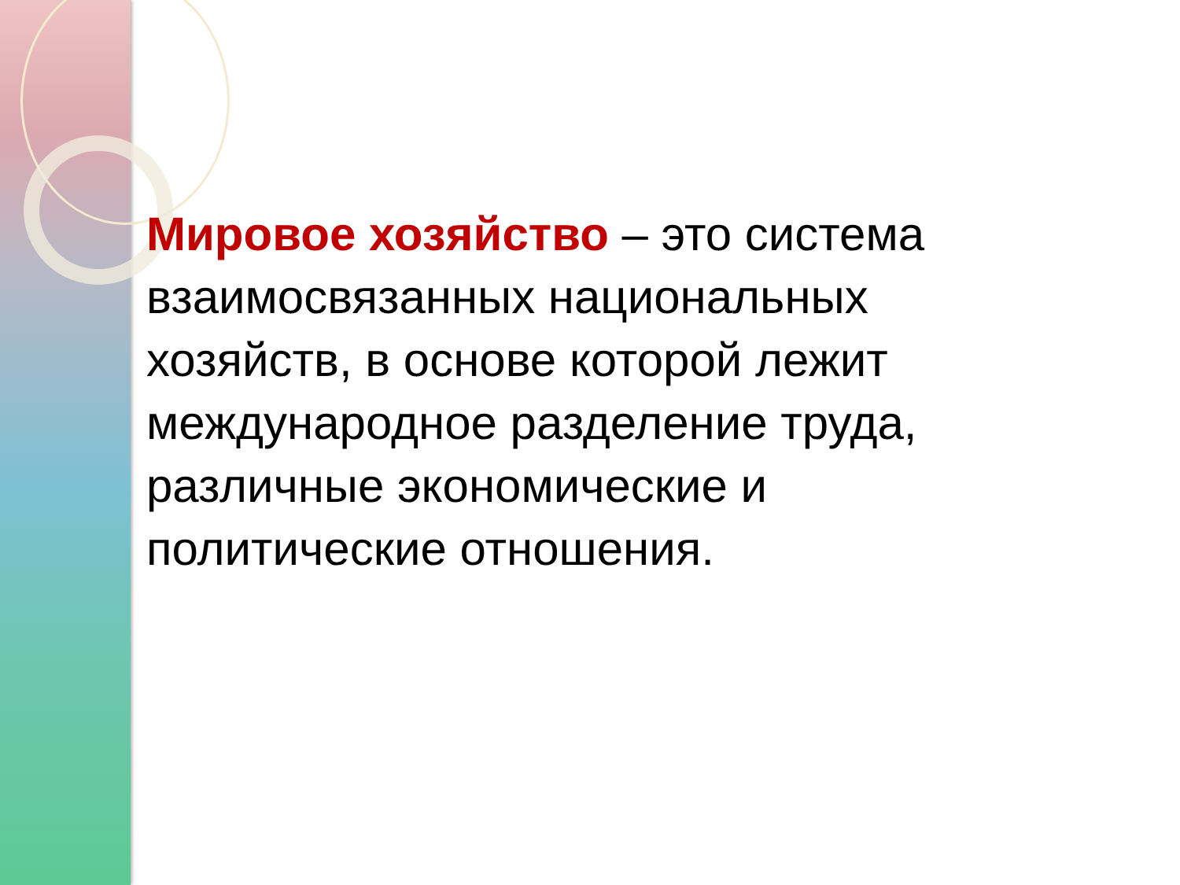Мировое хозяйство – это система взаимосвязанных национальных хозяйств, в основе которой лежит международное разделение труда, различные экономические и политические отношения.